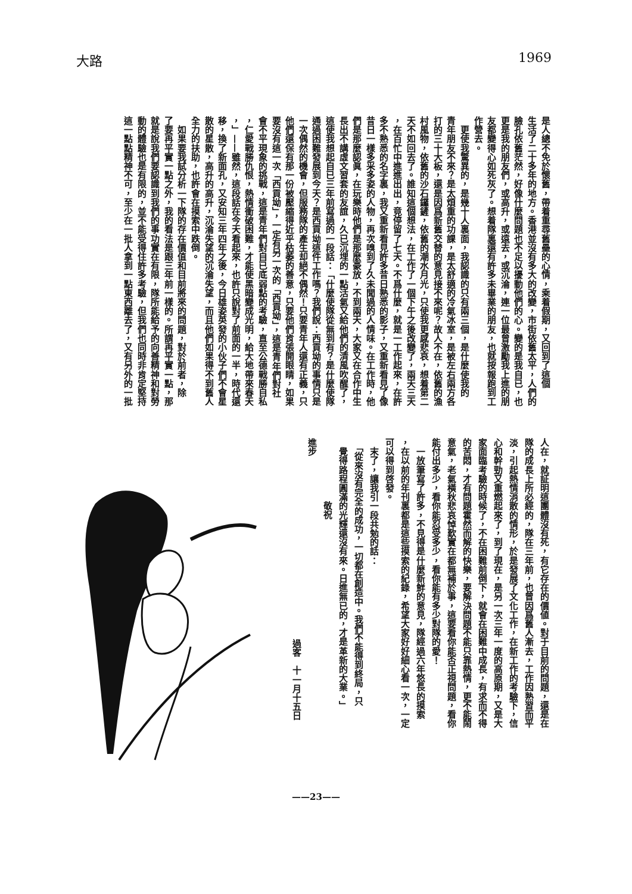大路 1969
是人總不免於懷舊，帶着重尋舊壘的心情，乘着假期，又回到了這個
生活了二十多年的地方。香港並沒有多大的改變，市街依舊太平，人們的
臉孔依舊茫然，好像什麼問題也不足以擾動他們的心。變的是我自已，也
更是我的朋友們，或高升，或遠去，或沉淪，連一位最曾激勵我上進的朋
友都變得心如死灰了。想着隊裏還有許多未畢業的朋友，也就按報跑到工
作營去。
　更使我驚異的，是幾十人裏面，我認識的只有兩三個，是什麼使我的
青年朋友不來？是太煩重的功課，是太舒適的冷氣冰室，是被左右兩方各
打的三十大板，還是因爲新舊交替的意見接不來呢？故人不在，依舊的漁
村風物，依舊的沙石鑼鏟，依舊的潮水月光，只使我更感悲哀，想着第二
天不如回去了。誰知這個想法，在工作了一個下午之後改變了，兩天三天
，在百忙中進進出出，竟停留了七天。不爲什麼，就是一工作起來，在許
多不熟悉的名字裏，我又重新看見許多昔日熟悉的影子，又重新看見了像
昔日一樣多采多姿的人物，再次嗅到了久未聞過的人情味。在工作時，他
們是那麼認眞，在玩樂時他們是那麼豪放，不到兩天，大家又在合作中生
長出不講虛文習套的友誼，久已沉埋的一點活氣又給他們的清風吹醒了，
這使我想起自已三年前寫過的一段話：「什麼使隊從無到有？是什麼使隊
通過困難發展到今天？是西貢坳這件工作嗎？我們說：西貢坳的事情只是
一次偶然的機會，但服務隊的產生却絕不偶然！只要青年人還有正義，只
他們還保有那一份被壓縮得近乎枯萎的善意，只要他們肯張開眼睛，如果
要沒有這一次「西貢坳」，一定有另一次的「西貢坳」，這是青年們對社
會不平現象的挑戰，這是青年們對自已底弱點的考驗，直至公德戰勝自私
，仁愛戰勝仇恨，熱情衝破困難，才能使黑暗變成光明，給大地帶來春天
，」——雖然，這段話在今天看起來，也許只說對了前面的一半，時代還
移，換了新面孔，又安知三年四年之後，今日雄姿英發的小伙子們不會星
散的星散，高升的高升，沉淪失望的沉淪失望，而且他們如果得不到舊人
全力的扶助，也許會在摸索中跌倒。
　如果要我試分析一下隊的存在價值和目前將來的問題，對於前者，除
了要再平實一點之外，我的看法是跟三年前一樣的。所謂再平實一點，那
就是說我們要認識到我們的事功實在有限，隊所能給予的向善精神和對勞
動的體驗也是有限的，並不能受得住許多考驗，但我們也同時非肯定堅持
這一點點精神不可，至少在一批人拿到一點東西離去了，又有另外的一批
人在，就証明這團體沒有死，有它存在的價値。對于目前的問題，還是在
隊的成長上所必經的，隊在三年前，也曾因爲舊人漸去，工作因熟習而平
淡，引起熱情消散的情形，於是發展了文化工作，在新工作的考驗下，信
心和幹勁又重燃起來了，到了現在，是另一次三年一度的高原期，又是大
家面臨考驗的時候了，不在困難前倒下，就會在困難中成長，有求而不得
的苦悶，才有問題霍然而解的快樂，要解決問題不能只靠熱情，更不能鬧
意氣，老氣橫秋悲哀悼歎實在都無補於事，這要看你能否正視問題，看你
能付出多少，看你能忍受多少，看你能有多少對隊的愛！
　一放筆寫了許多，不見得是什麼新鮮的意見，隊經過六年悠長的摸索
，在以前的年刊裏都是這些摸索的紀錄，希望大家好好細心看一次，一定
可以得到啓發。
　末了，讓我引一段共勉的話：
　「從來沒有完全的成功，一切都在創造中。我們不能得到終局，只
　覺得路程圓滿的光輝還沒有來。日進無已的，才是革新的大業。」
　　　敬祝
進步
　　　　　　　　　過客　十一月十五日
——23——